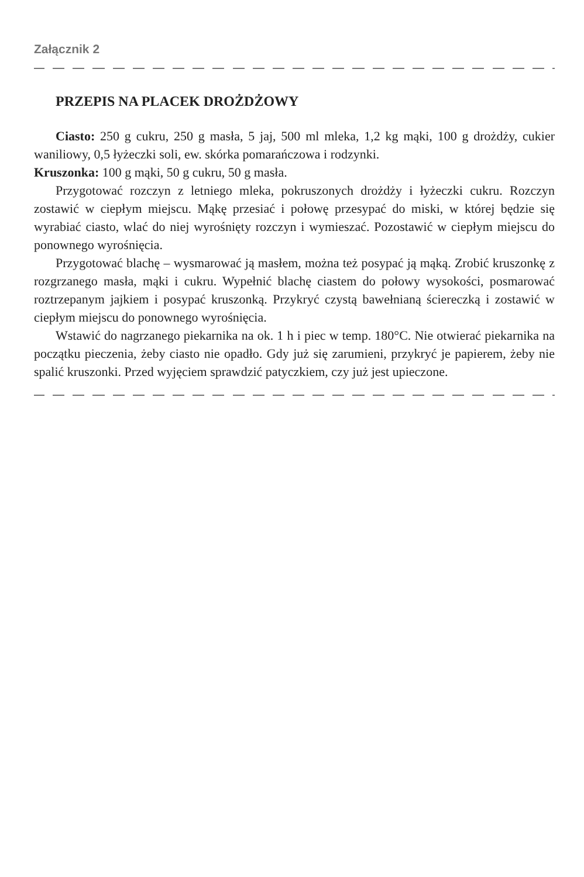Załącznik 2
PRZEPIS NA PLACEK DROŻDŻOWY
Ciasto: 250 g cukru, 250 g masła, 5 jaj, 500 ml mleka, 1,2 kg mąki, 100 g drożdży, cukier waniliowy, 0,5 łyżeczki soli, ew. skórka pomarańczowa i rodzynki.
Kruszonka: 100 g mąki, 50 g cukru, 50 g masła.
Przygotować rozczyn z letniego mleka, pokruszonych drożdży i łyżeczki cukru. Rozczyn zostawić w ciepłym miejscu. Mąkę przesiać i połowę przesypać do miski, w której będzie się wyrabiać ciasto, wlać do niej wyrośnięty rozczyn i wymieszać. Pozostawić w ciepłym miejscu do ponownego wyrośnięcia.
Przygotować blachę – wysmarować ją masłem, można też posypać ją mąką. Zrobić kruszonkę z rozgrzanego masła, mąki i cukru. Wypełnić blachę ciastem do połowy wysokości, posmarować roztrzepanym jajkiem i posypać kruszonką. Przykryć czystą bawełnianą ściereczką i zostawić w ciepłym miejscu do ponownego wyrośnięcia.
Wstawić do nagrzanego piekarnika na ok. 1 h i piec w temp. 180°C. Nie otwierać piekarnika na początku pieczenia, żeby ciasto nie opadło. Gdy już się zarumieni, przykryć je papierem, żeby nie spalić kruszonki. Przed wyjęciem sprawdzić patyczkiem, czy już jest upieczone.